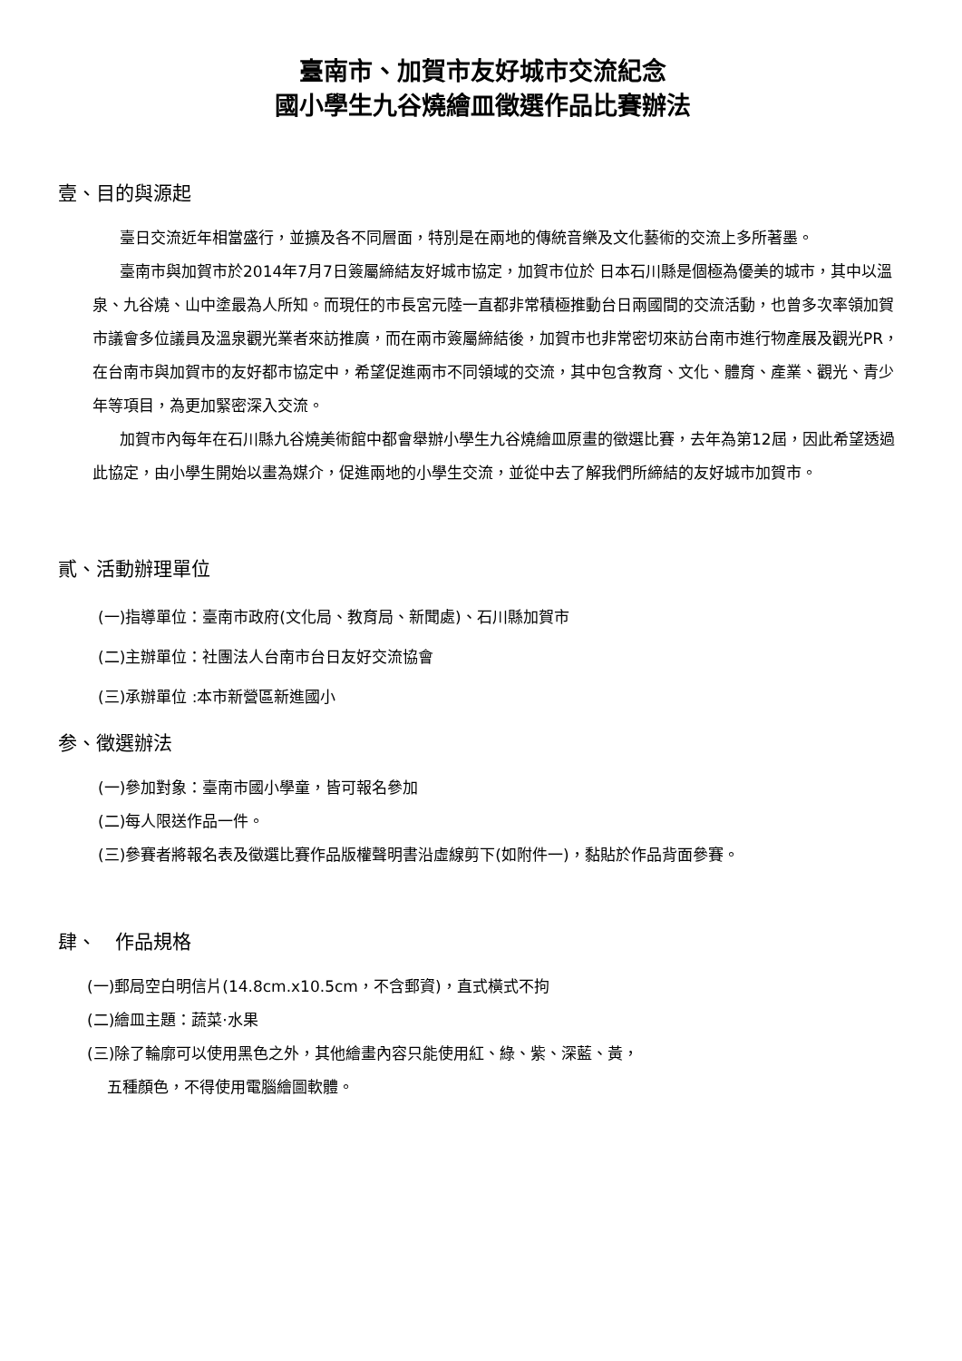臺南市、加賀市友好城市交流紀念
國小學生九谷燒繪皿徵選作品比賽辦法
壹、目的與源起
臺日交流近年相當盛行，並擴及各不同層面，特別是在兩地的傳統音樂及文化藝術的交流上多所著墨。
臺南市與加賀市於2014年7月7日簽屬締結友好城市協定，加賀市位於 日本石川縣是個極為優美的城市，其中以溫泉、九谷燒、山中塗最為人所知。而現任的市長宮元陸一直都非常積極推動台日兩國間的交流活動，也曾多次率領加賀市議會多位議員及溫泉觀光業者來訪推廣，而在兩市簽屬締結後，加賀市也非常密切來訪台南市進行物產展及觀光PR，在台南市與加賀市的友好都市協定中，希望促進兩市不同領域的交流，其中包含教育、文化、體育、產業、觀光、青少年等項目，為更加緊密深入交流。
加賀市內每年在石川縣九谷燒美術館中都會舉辦小學生九谷燒繪皿原畫的徵選比賽，去年為第12屆，因此希望透過此協定，由小學生開始以畫為媒介，促進兩地的小學生交流，並從中去了解我們所締結的友好城市加賀市。
貳、活動辦理單位
(一)指導單位：臺南市政府(文化局、教育局、新聞處)、石川縣加賀市
(二)主辦單位：社團法人台南市台日友好交流協會
(三)承辦單位 :本市新營區新進國小
参、徵選辦法
(一)參加對象：臺南市國小學童，皆可報名參加
(二)每人限送作品一件。
(三)參賽者將報名表及徵選比賽作品版權聲明書沿虛線剪下(如附件一)，黏貼於作品背面參賽。
肆、　作品規格
(一)郵局空白明信片(14.8cm.x10.5cm，不含郵資)，直式橫式不拘
(二)繪皿主題：蔬菜·水果
(三)除了輪廓可以使用黑色之外，其他繪畫內容只能使用紅、綠、紫、深藍、黃，
五種顏色，不得使用電腦繪圖軟體。